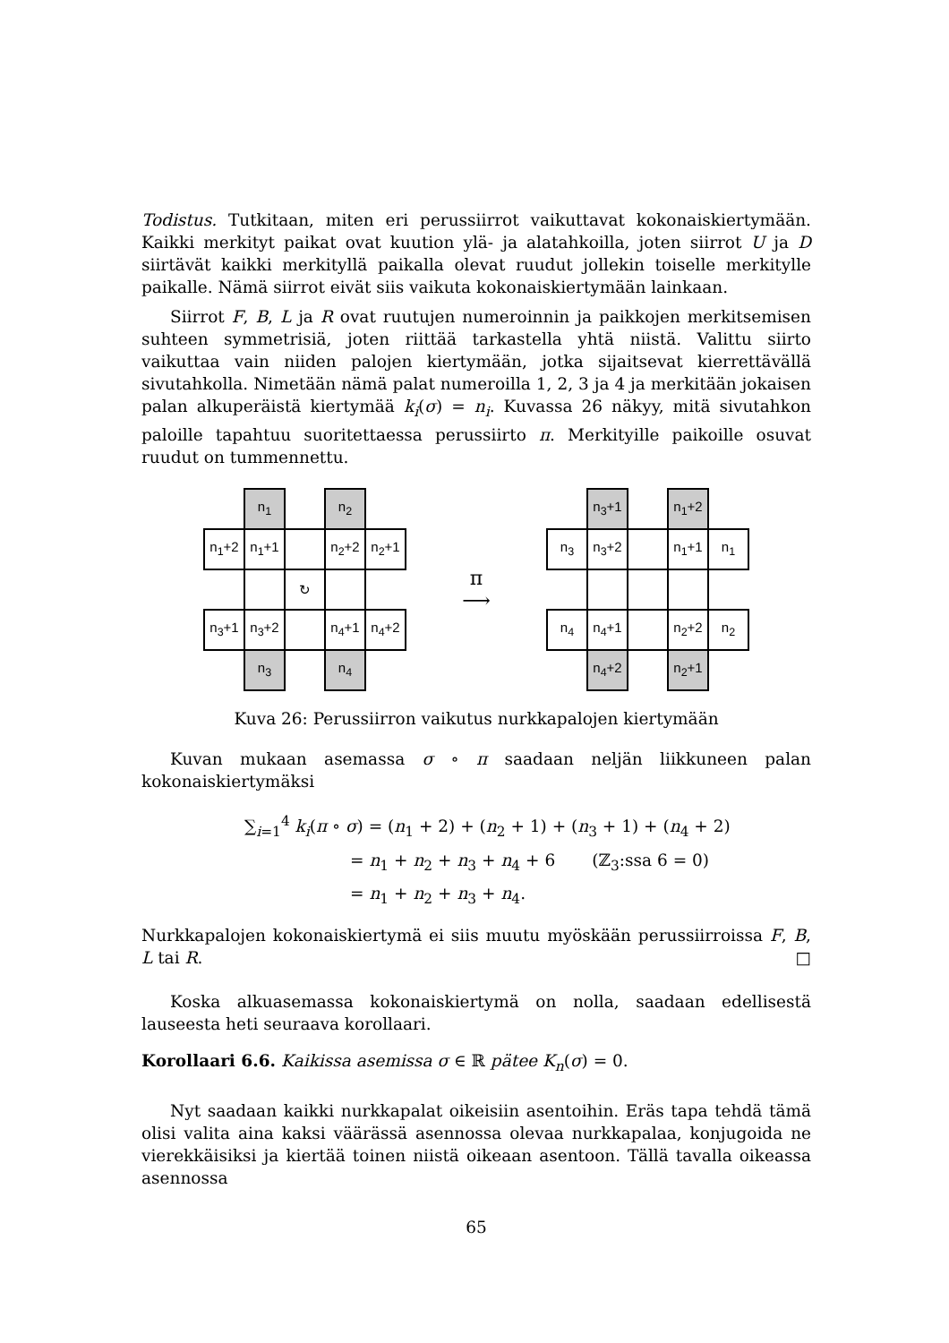Todistus. Tutkitaan, miten eri perussiirrot vaikuttavat kokonaiskiertymään. Kaikki merkityt paikat ovat kuution ylä- ja alatahkoilla, joten siirrot U ja D siirtävät kaikki merkityllä paikalla olevat ruudut jollekin toiselle merkitylle paikalle. Nämä siirrot eivät siis vaikuta kokonaiskiertymään lainkaan.
Siirrot F, B, L ja R ovat ruutujen numeroinnin ja paikkojen merkitsemisen suhteen symmetrisiä, joten riittää tarkastella yhtä niistä. Valittu siirto vaikuttaa vain niiden palojen kiertymään, jotka sijaitsevat kierrettävällä sivutahkolla. Nimetään nämä palat numeroilla 1, 2, 3 ja 4 ja merkitään jokaisen palan alkuperäistä kiertymää k<sub>i</sub>(σ) = n<sub>i</sub>. Kuvassa 26 näkyy, mitä sivutahkon paloille tapahtuu suoritettaessa perussiirto π. Merkityille paikoille osuvat ruudut on tummennettu.
| | n<sub>1</sub> | | n<sub>2</sub> | |
| n<sub>1</sub>+2 | n<sub>1</sub>+1 | | n<sub>2</sub>+2 | n<sub>2</sub>+1 |
| | | ↻ | | |
| n<sub>3</sub>+1 | n<sub>3</sub>+2 | | n<sub>4</sub>+1 | n<sub>4</sub>+2 |
| | n<sub>3</sub> | | n<sub>4</sub> | |
π
⟶
| | n<sub>3</sub>+1 | | n<sub>1</sub>+2 | |
| n<sub>3</sub> | n<sub>3</sub>+2 | | n<sub>1</sub>+1 | n<sub>1</sub> |
| n<sub>4</sub> | n<sub>4</sub>+1 | | n<sub>2</sub>+2 | n<sub>2</sub> |
| | n<sub>4</sub>+2 | | n<sub>2</sub>+1 | |
Kuva 26: Perussiirron vaikutus nurkkapalojen kiertymään
Kuvan mukaan asemassa σ ∘ π saadaan neljän liikkuneen palan kokonaiskiertymäksi
∑<sub>i=1</sub><sup>4</sup> k<sub>i</sub>(π ∘ σ) = (n<sub>1</sub> + 2) + (n<sub>2</sub> + 1) + (n<sub>3</sub> + 1) + (n<sub>4</sub> + 2)
= n<sub>1</sub> + n<sub>2</sub> + n<sub>3</sub> + n<sub>4</sub> + 6 (ℤ<sub>3</sub>:ssa 6 = 0)
= n<sub>1</sub> + n<sub>2</sub> + n<sub>3</sub> + n<sub>4</sub>.
Nurkkapalojen kokonaiskiertymä ei siis muutu myöskään perussiirroissa F, B, L tai R. □
Koska alkuasemassa kokonaiskiertymä on nolla, saadaan edellisestä lauseesta heti seuraava korollaari.
Korollaari 6.6. Kaikissa asemissa σ ∈ ℝ pätee K<sub>n</sub>(σ) = 0.
Nyt saadaan kaikki nurkkapalat oikeisiin asentoihin. Eräs tapa tehdä tämä olisi valita aina kaksi väärässä asennossa olevaa nurkkapalaa, konjugoida ne vierekkäisiksi ja kiertää toinen niistä oikeaan asentoon. Tällä tavalla oikeassa asennossa
65